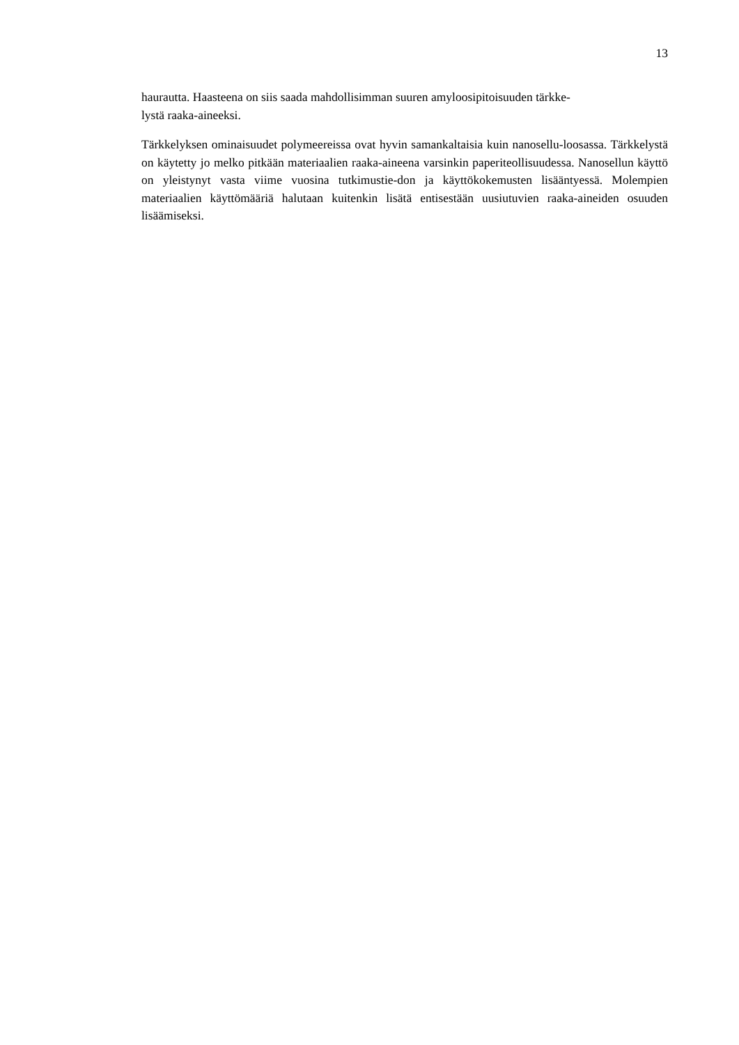13
haurautta. Haasteena on siis saada mahdollisimman suuren amyloosipitoisuuden tärkke-
lystä raaka-aineeksi.
Tärkkelyksen ominaisuudet polymeereissa ovat hyvin samankaltaisia kuin nanosellu-loosassa. Tärkkelystä on käytetty jo melko pitkään materiaalien raaka-aineena varsinkin paperiteollisuudessa. Nanosellun käyttö on yleistynyt vasta viime vuosina tutkimustie-don ja käyttökokemusten lisääntyessä. Molempien materiaalien käyttömääriä halutaan kuitenkin lisätä entisestään uusiutuvien raaka-aineiden osuuden lisäämiseksi.